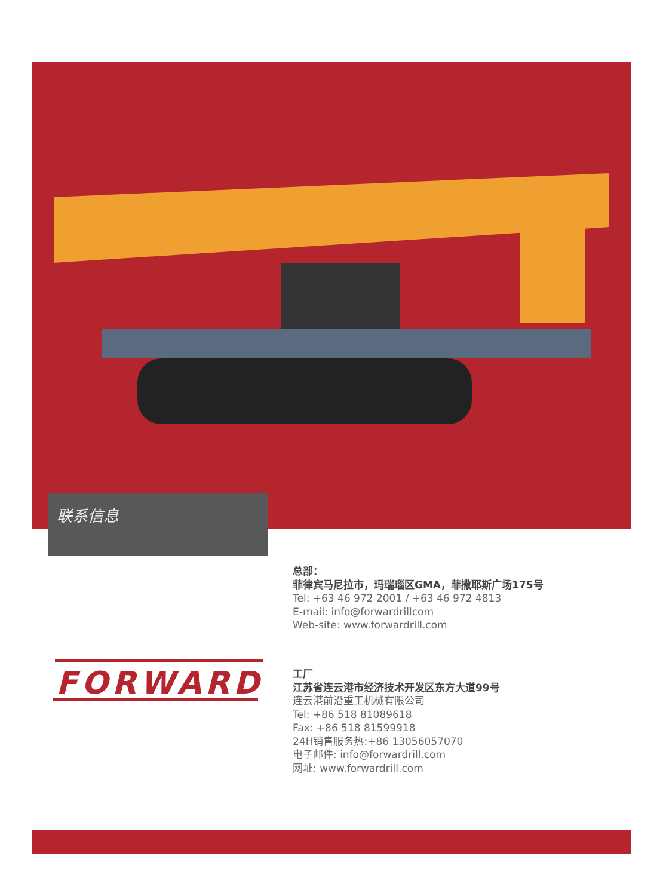联系信息
总部：
菲律宾马尼拉市，玛瑞瑙区GMA，菲撒耶斯广场175号
Tel: +63 46 972 2001 / +63 46 972 4813
E-mail: info@forwardrillcom
Web-site: www.forwardrill.com
FORWARD
工厂
江苏省连云港市经济技术开发区东方大道99号
连云港前沿重工机械有限公司
Tel: +86 518 81089618
Fax: +86 518 81599918
24H销售服务热:+86 13056057070
电子邮件: info@forwardrill.com
网址: www.forwardrill.com